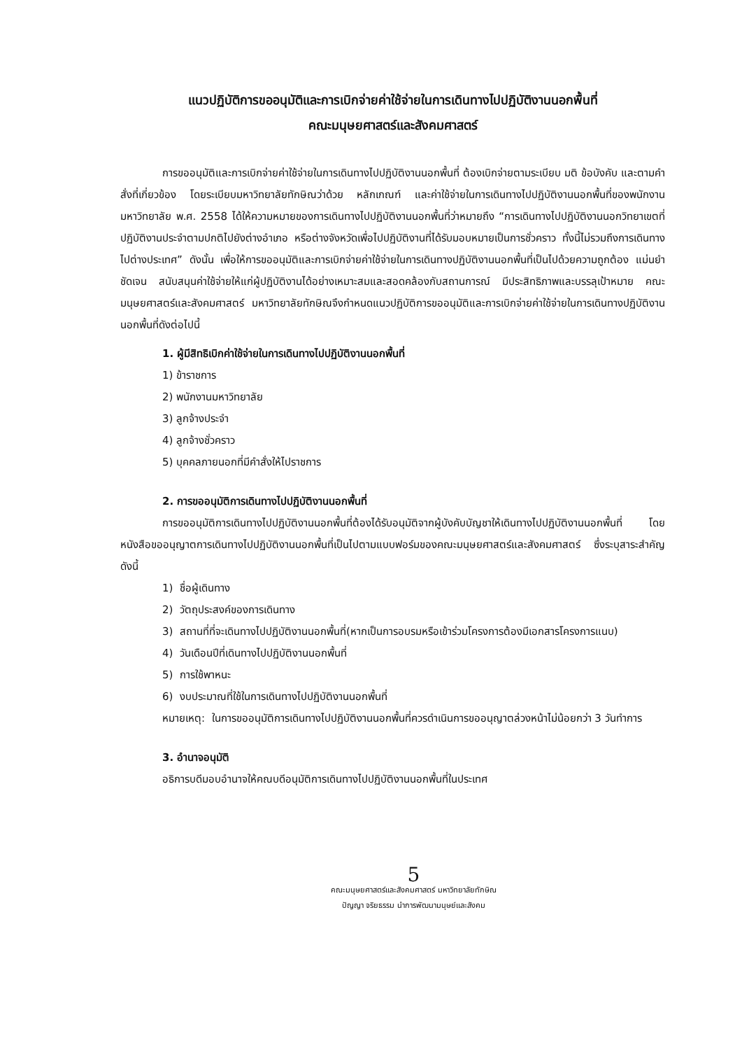แนวปฏิบัติการขออนุมัติและการเบิกจ่ายค่าใช้จ่ายในการเดินทางไปปฏิบัติงานนอกพื้นที่
คณะมนุษยศาสตร์และสังคมศาสตร์
การขออนุมัติและการเบิกจ่ายค่าใช้จ่ายในการเดินทางไปปฏิบัติงานนอกพื้นที่ ต้องเบิกจ่ายตามระเบียบ มติ ข้อบังคับ และตามคำสั่งที่เกี่ยวข้อง โดยระเบียบมหาวิทยาลัยทักษิณว่าด้วย หลักเกณฑ์ และค่าใช้จ่ายในการเดินทางไปปฏิบัติงานนอกพื้นที่ของพนักงานมหาวิทยาลัย พ.ศ. 2558 ได้ให้ความหมายของการเดินทางไปปฏิบัติงานนอกพื้นที่ว่าหมายถึง “การเดินทางไปปฏิบัติงานนอกวิทยาเขตที่ปฏิบัติงานประจำตามปกติไปยังต่างอำเภอ หรือต่างจังหวัดเพื่อไปปฏิบัติงานที่ได้รับมอบหมายเป็นการชั่วคราว ทั้งนี้ไม่รวมถึงการเดินทางไปต่างประเทศ” ดังนั้น เพื่อให้การขออนุมัติและการเบิกจ่ายค่าใช้จ่ายในการเดินทางปฏิบัติงานนอกพื้นที่เป็นไปด้วยความถูกต้อง แม่นยำ ชัดเจน สนับสนุนค่าใช้จ่ายให้แก่ผู้ปฏิบัติงานได้อย่างเหมาะสมและสอดคล้องกับสถานการณ์ มีประสิทธิภาพและบรรลุเป้าหมาย คณะมนุษยศาสตร์และสังคมศาสตร์ มหาวิทยาลัยทักษิณจึงกำหนดแนวปฏิบัติการขออนุมัติและการเบิกจ่ายค่าใช้จ่ายในการเดินทางปฏิบัติงานนอกพื้นที่ดังต่อไปนี้
1. ผู้มีสิทธิเบิกค่าใช้จ่ายในการเดินทางไปปฏิบัติงานนอกพื้นที่
1) ข้าราชการ
2) พนักงานมหาวิทยาลัย
3) ลูกจ้างประจำ
4) ลูกจ้างชั่วคราว
5) บุคคลภายนอกที่มีคำสั่งให้ไปราชการ
2. การขออนุมัติการเดินทางไปปฏิบัติงานนอกพื้นที่
การขออนุมัติการเดินทางไปปฏิบัติงานนอกพื้นที่ต้องได้รับอนุมัติจากผู้บังคับบัญชาให้เดินทางไปปฏิบัติงานนอกพื้นที่ โดยหนังสือขออนุญาตการเดินทางไปปฏิบัติงานนอกพื้นที่เป็นไปตามแบบฟอร์มของคณะมนุษยศาสตร์และสังคมศาสตร์ ซึ่งระบุสาระสำคัญ ดังนี้
1) ชื่อผู้เดินทาง
2) วัตถุประสงค์ของการเดินทาง
3) สถานที่ที่จะเดินทางไปปฏิบัติงานนอกพื้นที่(หากเป็นการอบรมหรือเข้าร่วมโครงการต้องมีเอกสารโครงการแนบ)
4) วันเดือนปีที่เดินทางไปปฏิบัติงานนอกพื้นที่
5) การใช้พาหนะ
6) งบประมาณที่ใช้ในการเดินทางไปปฏิบัติงานนอกพื้นที่
หมายเหตุ: ในการขออนุมัติการเดินทางไปปฏิบัติงานนอกพื้นที่ควรดำเนินการขออนุญาตล่วงหน้าไม่น้อยกว่า 3 วันทำการ
3. อำนาจอนุมัติ
อธิการบดีมอบอำนาจให้คณบดีอนุมัติการเดินทางไปปฏิบัติงานนอกพื้นที่ในประเทศ
5
คณะมนุษยศาสตร์และสังคมศาสตร์ มหาวิทยาลัยทักษิณ
ปัญญา จริยธรรม นำการพัฒนามนุษย์และสังคม